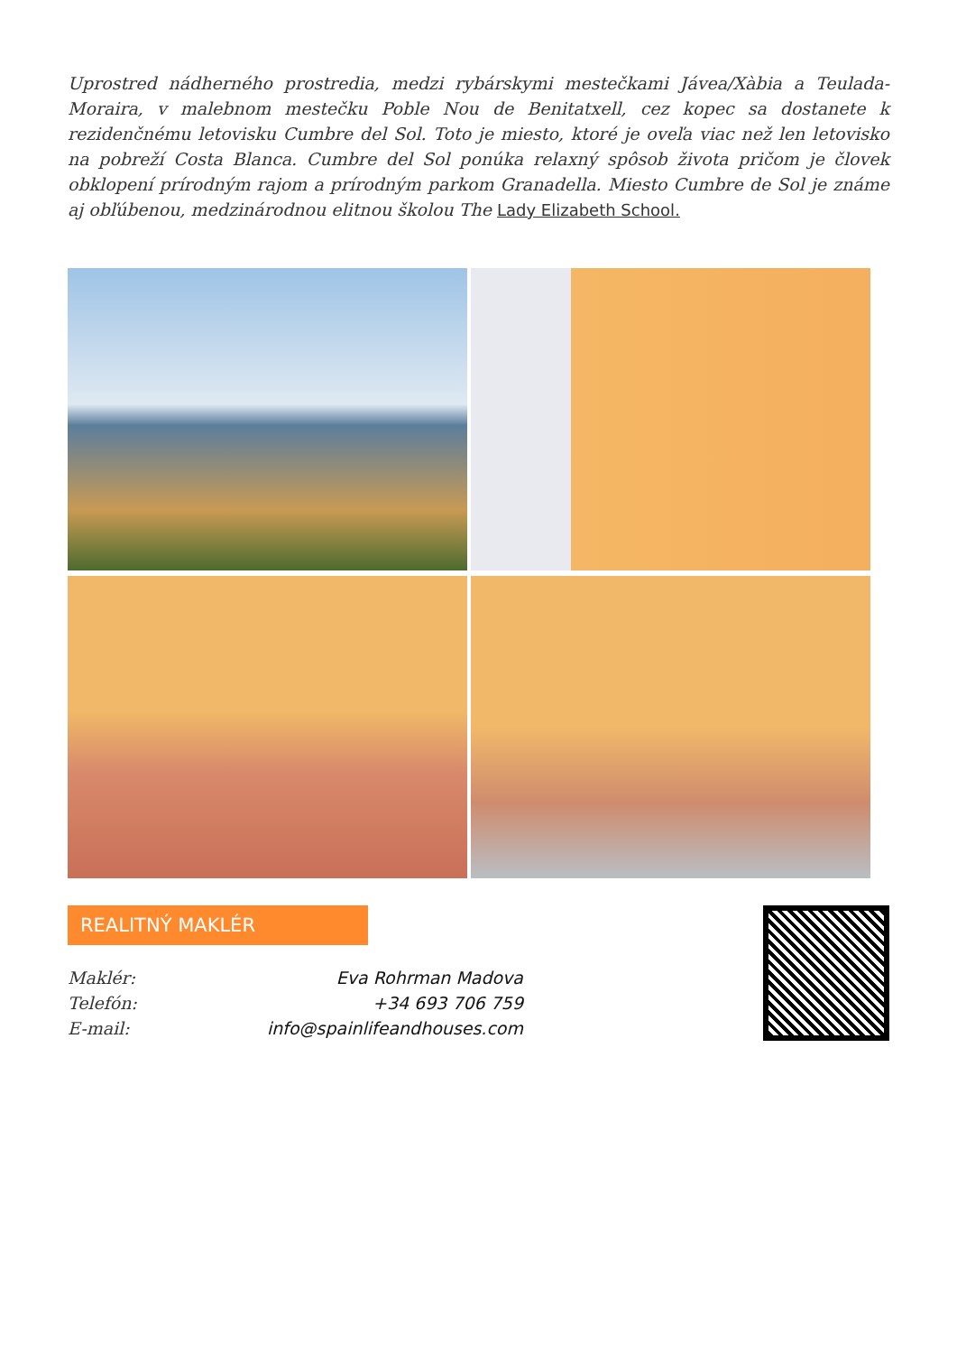Uprostred nádherného prostredia, medzi rybárskymi mestečkami Jávea/Xàbia a Teulada-Moraira, v malebnom mestečku Poble Nou de Benitatxell, cez kopec sa dostanete k rezidenčnému letovisku Cumbre del Sol. Toto je miesto, ktoré je oveľa viac než len letovisko na pobreží Costa Blanca. Cumbre del Sol ponúka relaxný spôsob života pričom je človek obklopení prírodným rajom a prírodným parkom Granadella. Miesto Cumbre de Sol je známe aj obľúbenou, medzinárodnou elitnou školou The Lady Elizabeth School.
REALITNÝ MAKLÉR
Maklér: Eva Rohrman Madova
Telefón: +34 693 706 759
E-mail: info@spainlifeandhouses.com